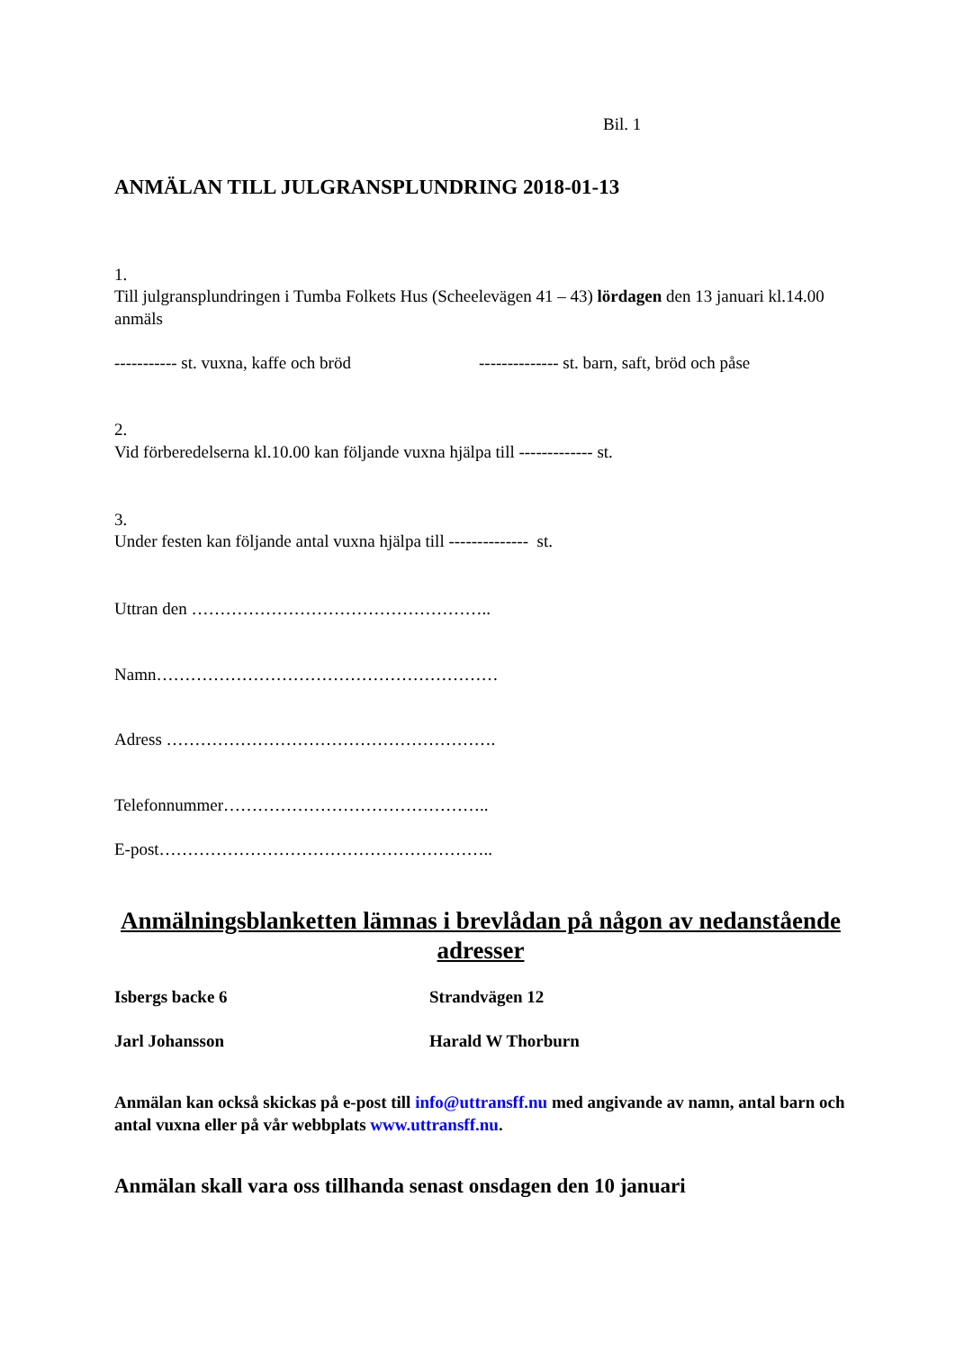Bil. 1
ANMÄLAN TILL JULGRANSPLUNDRING 2018-01-13
1.
Till julgransplundringen i Tumba Folkets Hus (Scheelevägen 41 – 43) lördagen den 13 januari kl.14.00 anmäls
----------- st. vuxna, kaffe och bröd
-------------- st. barn, saft, bröd och påse
2.
Vid förberedelserna kl.10.00 kan följande vuxna hjälpa till ------------- st.
3.
Under festen kan följande antal vuxna hjälpa till -------------- st.
Uttran den ……………………………………………..
Namn……………………………………………………
Adress ………………………………………………….
Telefonnummer………………………………………..
E-post…………………………………………………..
Anmälningsblanketten lämnas i brevlådan på någon av nedanstående adresser
Isbergs backe 6 Strandvägen 12
Jarl Johansson Harald W Thorburn
Anmälan kan också skickas på e-post till info@uttransff.nu med angivande av namn, antal barn och antal vuxna eller på vår webbplats www.uttransff.nu.
Anmälan skall vara oss tillhanda senast onsdagen den 10 januari